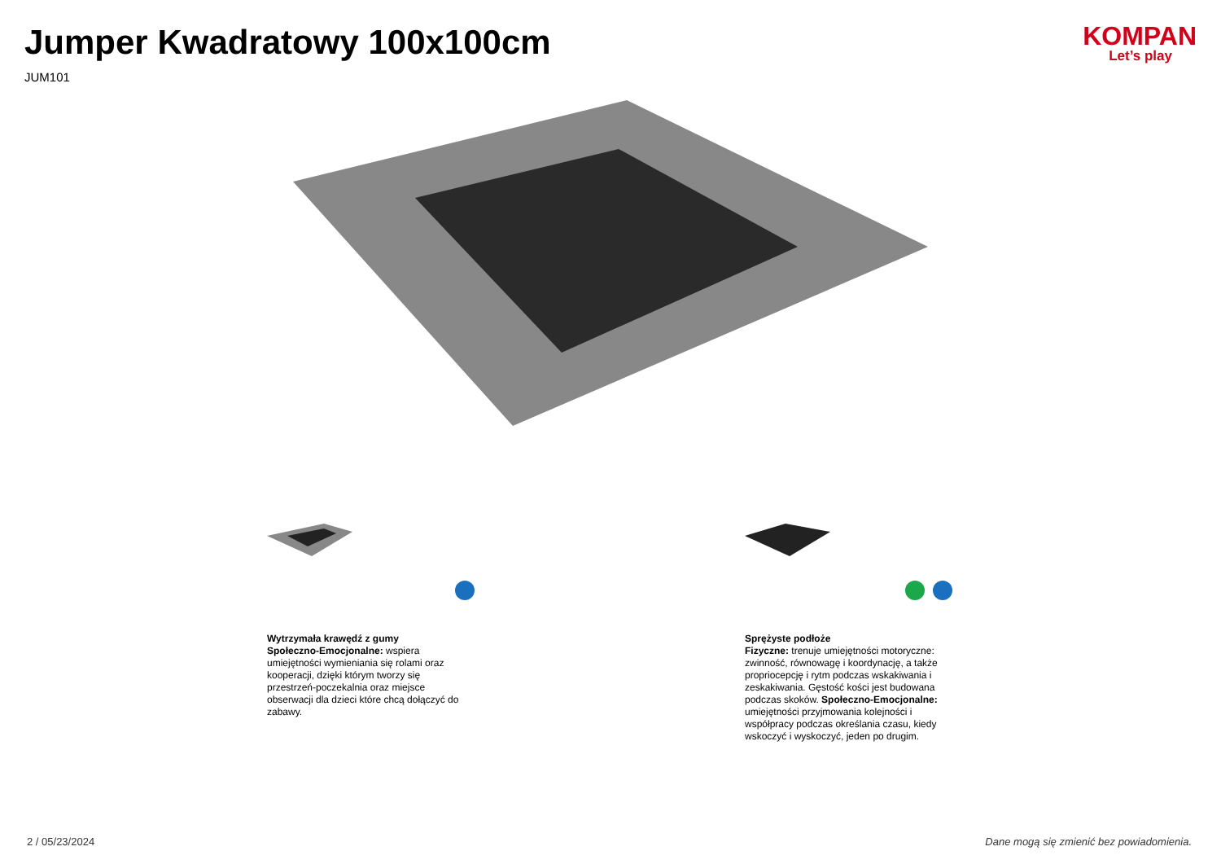Jumper Kwadratowy 100x100cm
JUM101
KOMPAN
Let’s play
Wytrzymała krawędź z gumy
Społeczno-Emocjonalne: wspiera umiejętności wymieniania się rolami oraz kooperacji, dzięki którym tworzy się przestrzeń-poczekalnia oraz miejsce obserwacji dla dzieci które chcą dołączyć do zabawy.
Sprężyste podłoże
Fizyczne: trenuje umiejętności motoryczne: zwinność, równowagę i koordynację, a także propriocepcję i rytm podczas wskakiwania i zeskakiwania. Gęstość kości jest budowana podczas skoków. Społeczno-Emocjonalne: umiejętności przyjmowania kolejności i współpracy podczas określania czasu, kiedy wskoczyć i wyskoczyć, jeden po drugim.
2 / 05/23/2024 Dane mogą się zmienić bez powiadomienia.